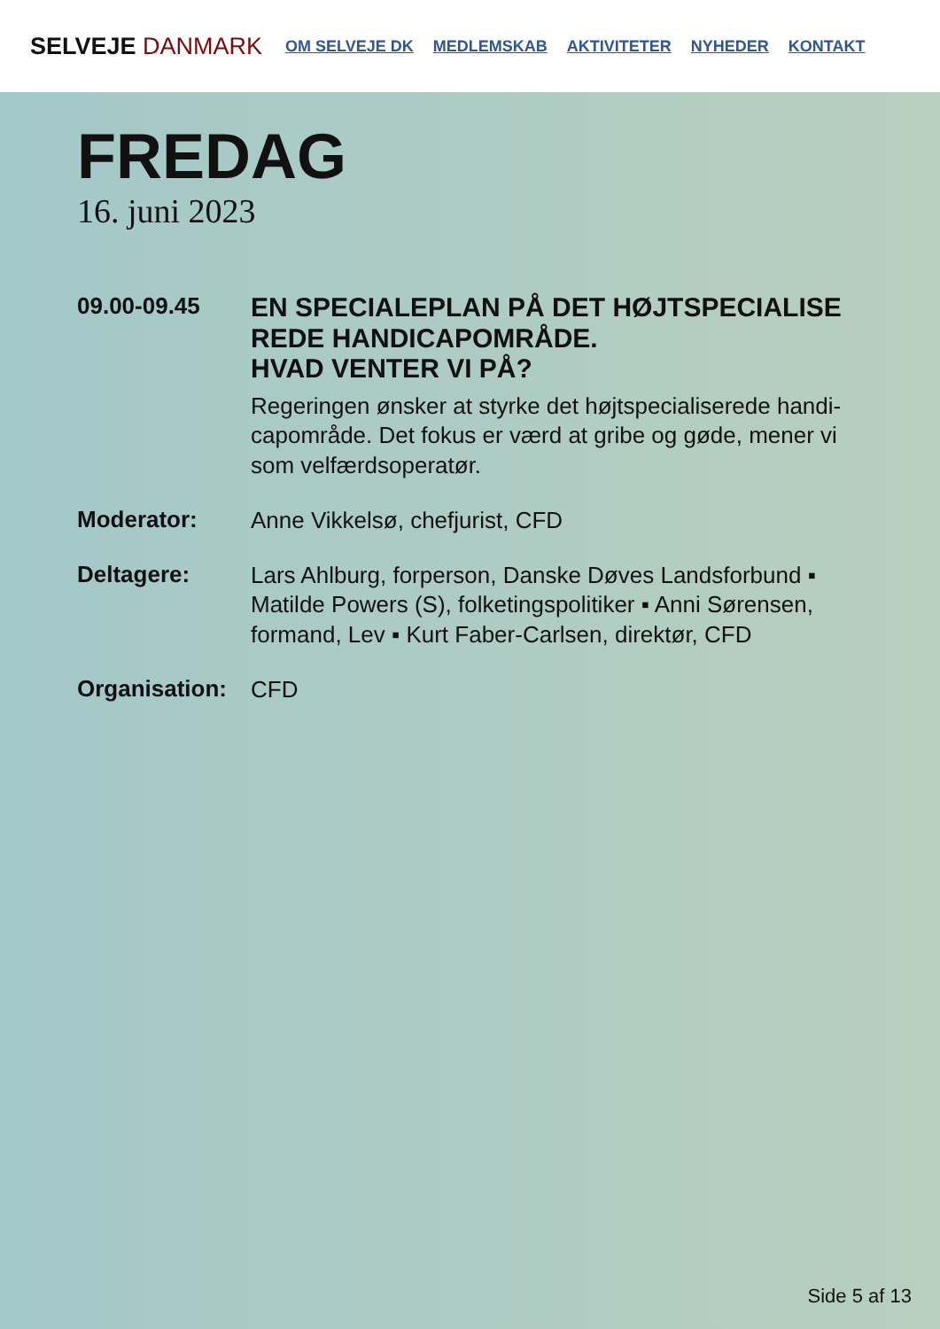SELVEJE DANMARK
OM SELVEJE DK MEDLEMSKAB AKTIVITETER NYHEDER KONTAKT
FREDAG
16. juni 2023
09.00-09.45
EN SPECIALEPLAN PÅ DET HØJTSPECIALISE REDE HANDICAPOMRÅDE.
HVAD VENTER VI PÅ?
Regeringen ønsker at styrke det højtspecialiserede handi-capområde. Det fokus er værd at gribe og gøde, mener vi som velfærdsoperatør.
Moderator:
Anne Vikkelsø, chefjurist, CFD
Deltagere:
Lars Ahlburg, forperson, Danske Døves Landsforbund ▪ Matilde Powers (S), folketingspolitiker ▪ Anni Sørensen, formand, Lev ▪ Kurt Faber-Carlsen, direktør, CFD
Organisation:
CFD
Side 5 af 13